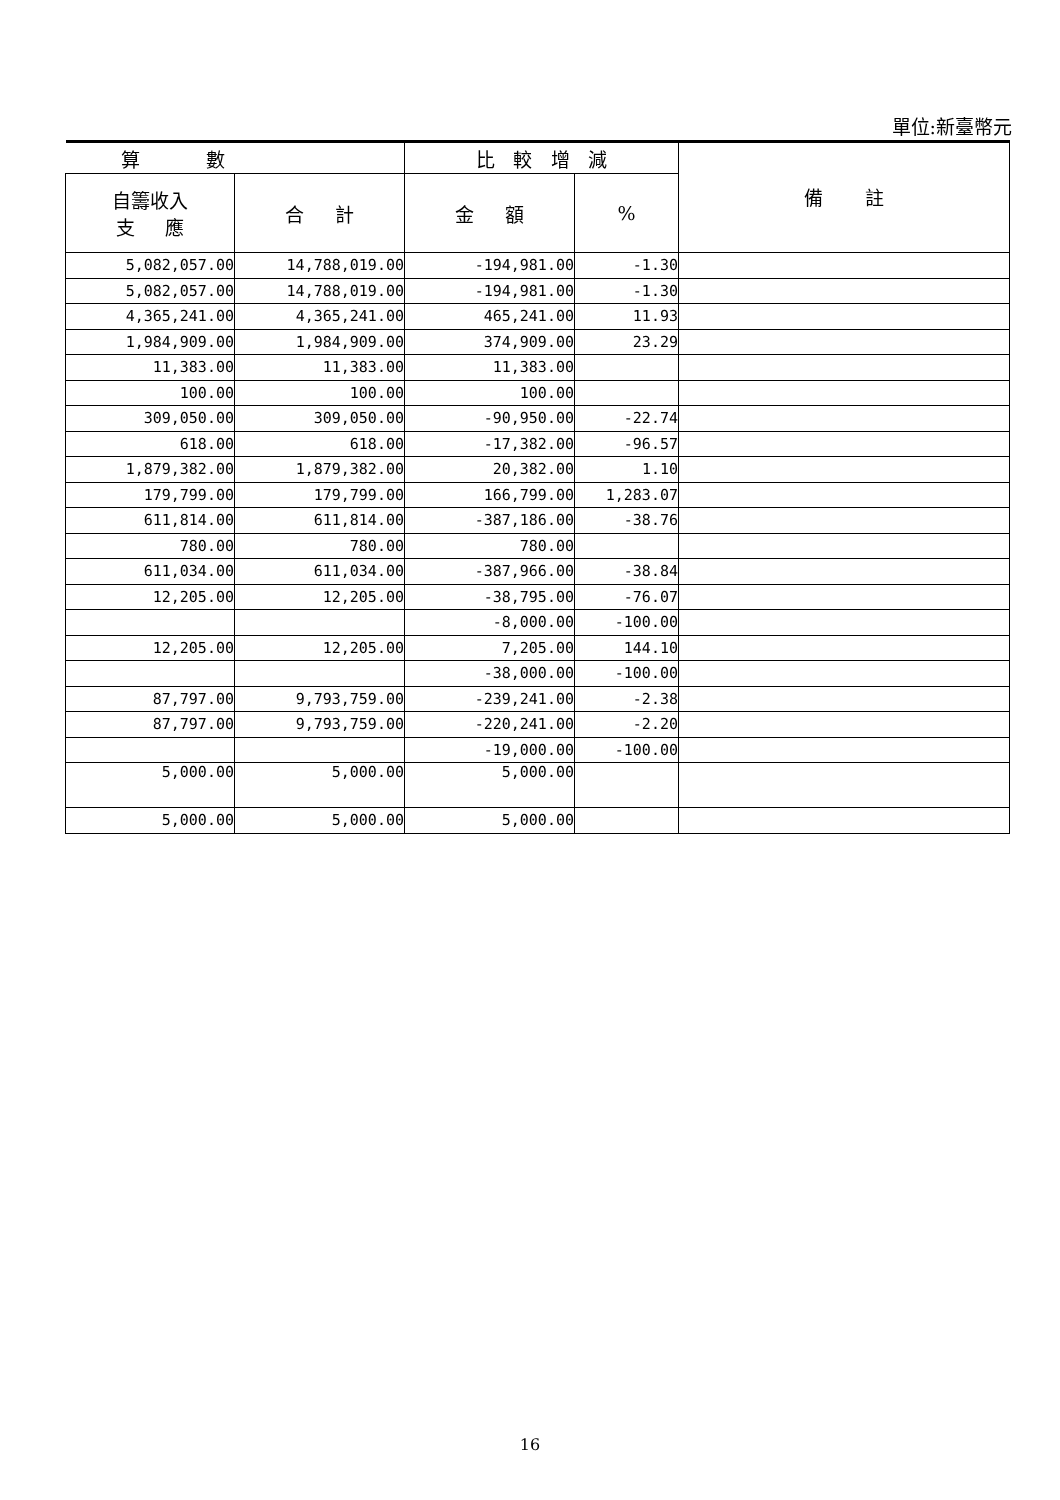單位:新臺幣元
| 算 數 | | 比 較 增 減 | | 備 註 |
| --- | --- | --- | --- | --- |
| 自籌收入 支 應 | 合 計 | 金 額 | % | |
| 5,082,057.00 | 14,788,019.00 | -194,981.00 | -1.30 | |
| 5,082,057.00 | 14,788,019.00 | -194,981.00 | -1.30 | |
| 4,365,241.00 | 4,365,241.00 | 465,241.00 | 11.93 | |
| 1,984,909.00 | 1,984,909.00 | 374,909.00 | 23.29 | |
| 11,383.00 | 11,383.00 | 11,383.00 | | |
| 100.00 | 100.00 | 100.00 | | |
| 309,050.00 | 309,050.00 | -90,950.00 | -22.74 | |
| 618.00 | 618.00 | -17,382.00 | -96.57 | |
| 1,879,382.00 | 1,879,382.00 | 20,382.00 | 1.10 | |
| 179,799.00 | 179,799.00 | 166,799.00 | 1,283.07 | |
| 611,814.00 | 611,814.00 | -387,186.00 | -38.76 | |
| 780.00 | 780.00 | 780.00 | | |
| 611,034.00 | 611,034.00 | -387,966.00 | -38.84 | |
| 12,205.00 | 12,205.00 | -38,795.00 | -76.07 | |
| | | -8,000.00 | -100.00 | |
| 12,205.00 | 12,205.00 | 7,205.00 | 144.10 | |
| | | -38,000.00 | -100.00 | |
| 87,797.00 | 9,793,759.00 | -239,241.00 | -2.38 | |
| 87,797.00 | 9,793,759.00 | -220,241.00 | -2.20 | |
| | | -19,000.00 | -100.00 | |
| 5,000.00 | 5,000.00 | 5,000.00 | | |
| 5,000.00 | 5,000.00 | 5,000.00 | | |
16